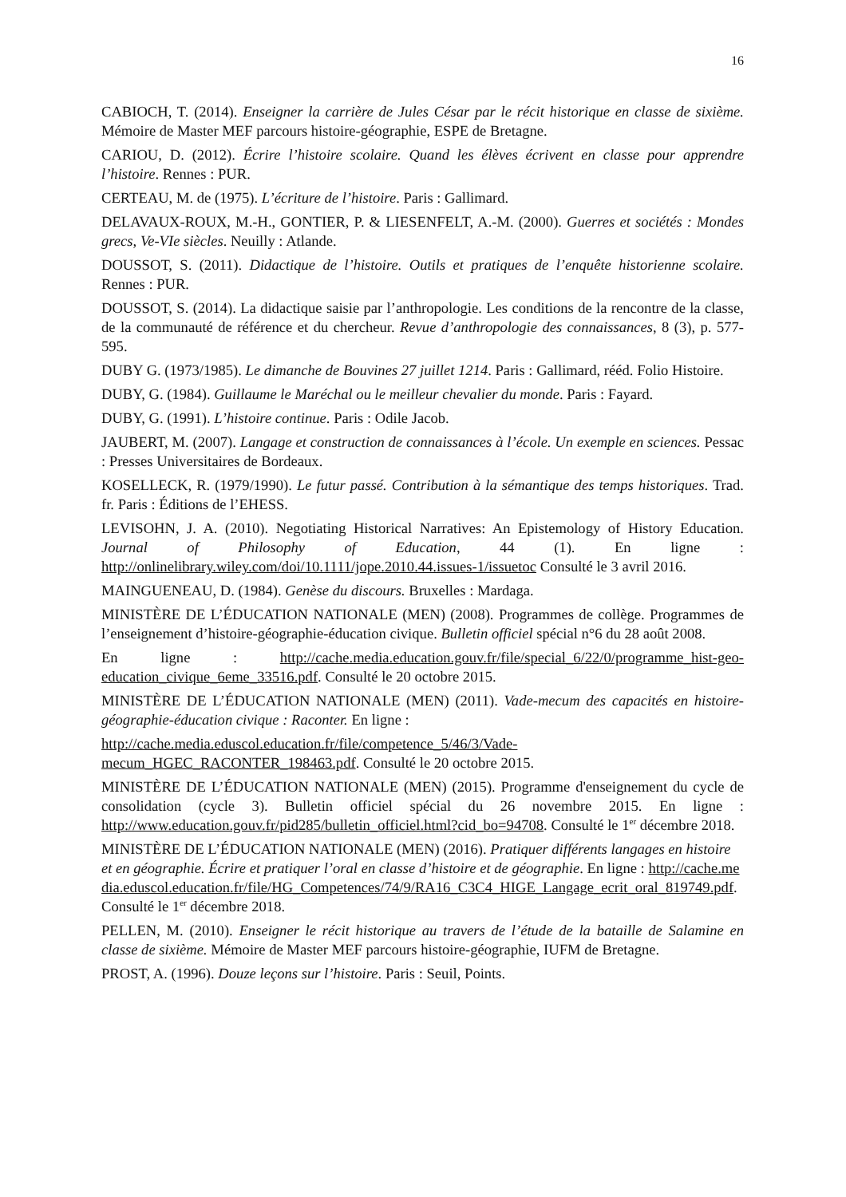16
CABIOCH, T. (2014). Enseigner la carrière de Jules César par le récit historique en classe de sixième. Mémoire de Master MEF parcours histoire-géographie, ESPE de Bretagne.
CARIOU, D. (2012). Écrire l’histoire scolaire. Quand les élèves écrivent en classe pour apprendre l’histoire. Rennes : PUR.
CERTEAU, M. de (1975). L’écriture de l’histoire. Paris : Gallimard.
DELAVAUX-ROUX, M.-H., GONTIER, P. & LIESENFELT, A.-M. (2000). Guerres et sociétés : Mondes grecs, Ve-VIe siècles. Neuilly : Atlande.
DOUSSOT, S. (2011). Didactique de l’histoire. Outils et pratiques de l’enquête historienne scolaire. Rennes : PUR.
DOUSSOT, S. (2014). La didactique saisie par l’anthropologie. Les conditions de la rencontre de la classe, de la communauté de référence et du chercheur. Revue d’anthropologie des connaissances, 8 (3), p. 577-595.
DUBY G. (1973/1985). Le dimanche de Bouvines 27 juillet 1214. Paris : Gallimard, rééd. Folio Histoire.
DUBY, G. (1984). Guillaume le Maréchal ou le meilleur chevalier du monde. Paris : Fayard.
DUBY, G. (1991). L’histoire continue. Paris : Odile Jacob.
JAUBERT, M. (2007). Langage et construction de connaissances à l’école. Un exemple en sciences. Pessac : Presses Universitaires de Bordeaux.
KOSELLECK, R. (1979/1990). Le futur passé. Contribution à la sémantique des temps historiques. Trad. fr. Paris : Éditions de l’EHESS.
LEVISOHN, J. A. (2010). Negotiating Historical Narratives: An Epistemology of History Education. Journal of Philosophy of Education, 44 (1). En ligne : http://onlinelibrary.wiley.com/doi/10.1111/jope.2010.44.issues-1/issuetoc Consulté le 3 avril 2016.
MAINGUENEAU, D. (1984). Genèse du discours. Bruxelles : Mardaga.
MINISTÈRE DE L’ÉDUCATION NATIONALE (MEN) (2008). Programmes de collège. Programmes de l’enseignement d’histoire-géographie-éducation civique. Bulletin officiel spécial n°6 du 28 août 2008.
En ligne : http://cache.media.education.gouv.fr/file/special_6/22/0/programme_hist-geo-education_civique_6eme_33516.pdf. Consulté le 20 octobre 2015.
MINISTÈRE DE L’ÉDUCATION NATIONALE (MEN) (2011). Vade-mecum des capacités en histoire-géographie-éducation civique : Raconter. En ligne :
http://cache.media.eduscol.education.fr/file/competence_5/46/3/Vade-mecum_HGEC_RACONTER_198463.pdf. Consulté le 20 octobre 2015.
MINISTÈRE DE L’ÉDUCATION NATIONALE (MEN) (2015). Programme d'enseignement du cycle de consolidation (cycle 3). Bulletin officiel spécial du 26 novembre 2015. En ligne : http://www.education.gouv.fr/pid285/bulletin_officiel.html?cid_bo=94708. Consulté le 1<sup>er</sup> décembre 2018.
MINISTÈRE DE L’ÉDUCATION NATIONALE (MEN) (2016). Pratiquer différents langages en histoire et en géographie. Écrire et pratiquer l’oral en classe d’histoire et de géographie. En ligne : http://cache.media.eduscol.education.fr/file/HG_Competences/74/9/RA16_C3C4_HIGE_Langage_ecrit_oral_819749.pdf. Consulté le 1<sup>er</sup> décembre 2018.
PELLEN, M. (2010). Enseigner le récit historique au travers de l’étude de la bataille de Salamine en classe de sixième. Mémoire de Master MEF parcours histoire-géographie, IUFM de Bretagne.
PROST, A. (1996). Douze leçons sur l’histoire. Paris : Seuil, Points.